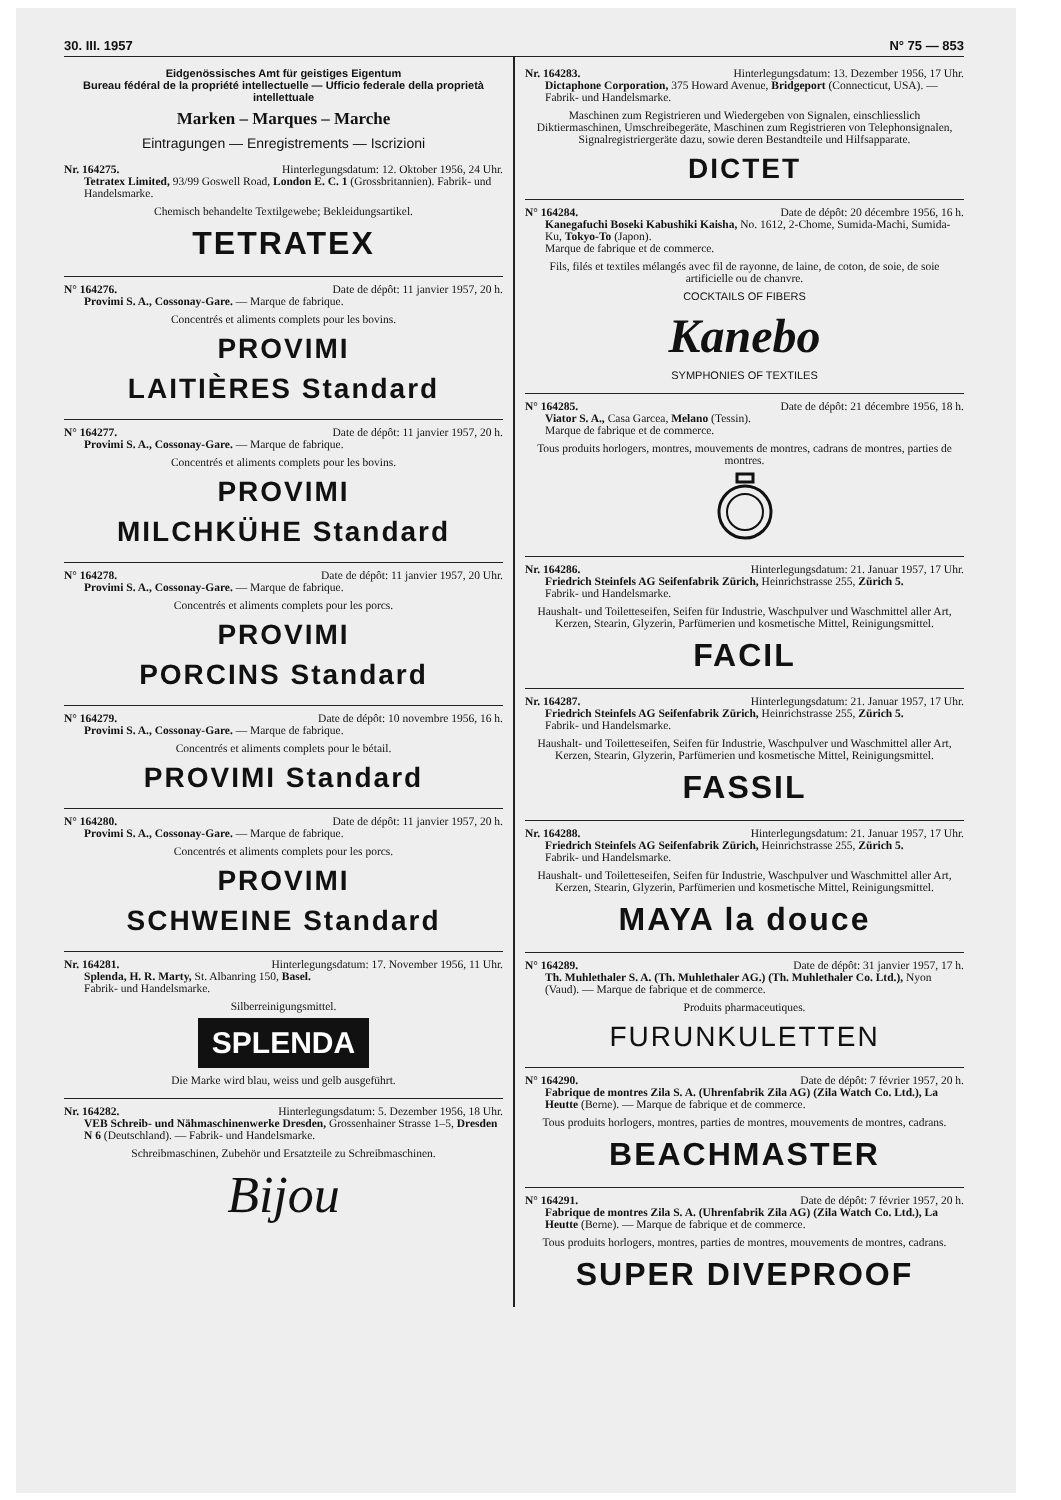30. III. 1957 N° 75 — 853
Eidgenössisches Amt für geistiges Eigentum
Bureau fédéral de la propriété intellectuelle — Ufficio federale della proprietà intellettuale
Marken – Marques – Marche
Eintragungen — Enregistrements — Iscrizioni
Nr. 164275. Hinterlegungsdatum: 12. Oktober 1956, 24 Uhr.
Tetratex Limited, 93/99 Goswell Road, London E. C. 1 (Grossbritannien). Fabrik- und Handelsmarke.
Chemisch behandelte Textilgewebe; Bekleidungsartikel.
TETRATEX
N° 164276. Date de dépôt: 11 janvier 1957, 20 h.
Provimi S. A., Cossonay-Gare. — Marque de fabrique.
Concentrés et aliments complets pour les bovins.
PROVIMI
LAITIÈRES Standard
N° 164277. Date de dépôt: 11 janvier 1957, 20 h.
Provimi S. A., Cossonay-Gare. — Marque de fabrique.
Concentrés et aliments complets pour les bovins.
PROVIMI
MILCHKÜHE Standard
N° 164278. Date de dépôt: 11 janvier 1957, 20 Uhr.
Provimi S. A., Cossonay-Gare. — Marque de fabrique.
Concentrés et aliments complets pour les porcs.
PROVIMI
PORCINS Standard
N° 164279. Date de dépôt: 10 novembre 1956, 16 h.
Provimi S. A., Cossonay-Gare. — Marque de fabrique.
Concentrés et aliments complets pour le bétail.
PROVIMI Standard
N° 164280. Date de dépôt: 11 janvier 1957, 20 h.
Provimi S. A., Cossonay-Gare. — Marque de fabrique.
Concentrés et aliments complets pour les porcs.
PROVIMI
SCHWEINE Standard
Nr. 164281. Hinterlegungsdatum: 17. November 1956, 11 Uhr.
Splenda, H. R. Marty, St. Albanring 150, Basel.
Fabrik- und Handelsmarke.
Silberreinigungsmittel.
SPLENDA
Die Marke wird blau, weiss und gelb ausgeführt.
Nr. 164282. Hinterlegungsdatum: 5. Dezember 1956, 18 Uhr.
VEB Schreib- und Nähmaschinenwerke Dresden, Grossenhainer Strasse 1–5, Dresden N 6 (Deutschland). — Fabrik- und Handelsmarke.
Schreibmaschinen, Zubehör und Ersatzteile zu Schreibmaschinen.
Bijou
Nr. 164283. Hinterlegungsdatum: 13. Dezember 1956, 17 Uhr.
Dictaphone Corporation, 375 Howard Avenue, Bridgeport (Connecticut, USA). — Fabrik- und Handelsmarke.
Maschinen zum Registrieren und Wiedergeben von Signalen, einschliesslich Diktiermaschinen, Umschreibegeräte, Maschinen zum Registrieren von Telephonsignalen, Signalregistriergeräte dazu, sowie deren Bestandteile und Hilfsapparate.
DICTET
N° 164284. Date de dépôt: 20 décembre 1956, 16 h.
Kanegafuchi Boseki Kabushiki Kaisha, No. 1612, 2-Chome, Sumida-Machi, Sumida-Ku, Tokyo-To (Japon).
Marque de fabrique et de commerce.
Fils, filés et textiles mélangés avec fil de rayonne, de laine, de coton, de soie, de soie artificielle ou de chanvre.
COCKTAILS OF FIBERS
Kanebo
SYMPHONIES OF TEXTILES
N° 164285. Date de dépôt: 21 décembre 1956, 18 h.
Viator S. A., Casa Garcea, Melano (Tessin).
Marque de fabrique et de commerce.
Tous produits horlogers, montres, mouvements de montres, cadrans de montres, parties de montres.
Nr. 164286. Hinterlegungsdatum: 21. Januar 1957, 17 Uhr.
Friedrich Steinfels AG Seifenfabrik Zürich, Heinrichstrasse 255, Zürich 5.
Fabrik- und Handelsmarke.
Haushalt- und Toiletteseifen, Seifen für Industrie, Waschpulver und Waschmittel aller Art, Kerzen, Stearin, Glyzerin, Parfümerien und kosmetische Mittel, Reinigungsmittel.
FACIL
Nr. 164287. Hinterlegungsdatum: 21. Januar 1957, 17 Uhr.
Friedrich Steinfels AG Seifenfabrik Zürich, Heinrichstrasse 255, Zürich 5.
Fabrik- und Handelsmarke.
Haushalt- und Toiletteseifen, Seifen für Industrie, Waschpulver und Waschmittel aller Art, Kerzen, Stearin, Glyzerin, Parfümerien und kosmetische Mittel, Reinigungsmittel.
FASSIL
Nr. 164288. Hinterlegungsdatum: 21. Januar 1957, 17 Uhr.
Friedrich Steinfels AG Seifenfabrik Zürich, Heinrichstrasse 255, Zürich 5.
Fabrik- und Handelsmarke.
Haushalt- und Toiletteseifen, Seifen für Industrie, Waschpulver und Waschmittel aller Art, Kerzen, Stearin, Glyzerin, Parfümerien und kosmetische Mittel, Reinigungsmittel.
MAYA la douce
N° 164289. Date de dépôt: 31 janvier 1957, 17 h.
Th. Muhlethaler S. A. (Th. Muhlethaler AG.) (Th. Muhlethaler Co. Ltd.), Nyon (Vaud). — Marque de fabrique et de commerce.
Produits pharmaceutiques.
FURUNKULETTEN
N° 164290. Date de dépôt: 7 février 1957, 20 h.
Fabrique de montres Zila S. A. (Uhrenfabrik Zila AG) (Zila Watch Co. Ltd.), La Heutte (Berne). — Marque de fabrique et de commerce.
Tous produits horlogers, montres, parties de montres, mouvements de montres, cadrans.
BEACHMASTER
N° 164291. Date de dépôt: 7 février 1957, 20 h.
Fabrique de montres Zila S. A. (Uhrenfabrik Zila AG) (Zila Watch Co. Ltd.), La Heutte (Berne). — Marque de fabrique et de commerce.
Tous produits horlogers, montres, parties de montres, mouvements de montres, cadrans.
SUPER DIVEPROOF